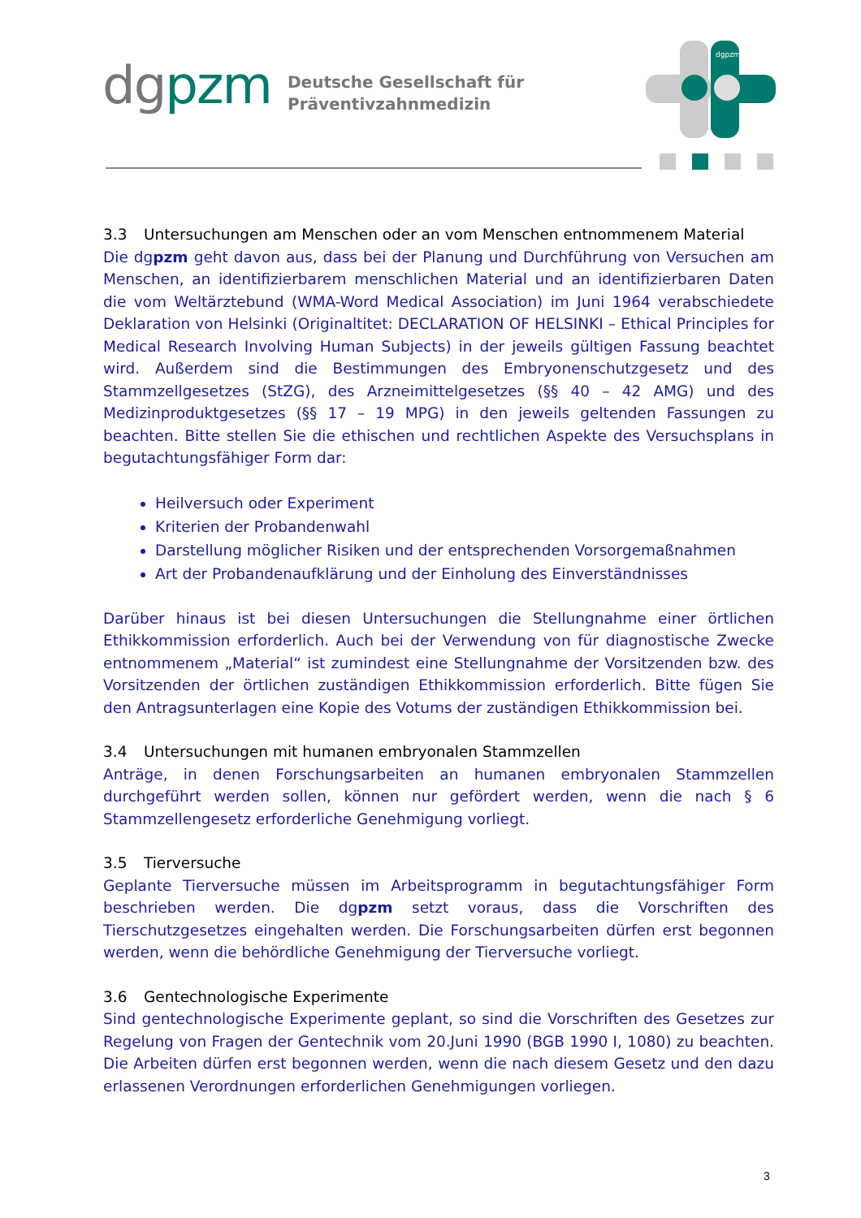dgpzm
Deutsche Gesellschaft für
Präventivzahnmedizin
dgpzm
3.3 Untersuchungen am Menschen oder an vom Menschen entnommenem Material
Die dgpzm geht davon aus, dass bei der Planung und Durchführung von Versuchen am Menschen, an identifizierbarem menschlichen Material und an identifizierbaren Daten die vom Weltärztebund (WMA-Word Medical Association) im Juni 1964 verabschiedete Deklaration von Helsinki (Originaltitet: DECLARATION OF HELSINKI – Ethical Principles for Medical Research Involving Human Subjects) in der jeweils gültigen Fassung beachtet wird. Außerdem sind die Bestimmungen des Embryonenschutzgesetz und des Stammzellgesetzes (StZG), des Arzneimittelgesetzes (§§ 40 – 42 AMG) und des Medizinproduktgesetzes (§§ 17 – 19 MPG) in den jeweils geltenden Fassungen zu beachten. Bitte stellen Sie die ethischen und rechtlichen Aspekte des Versuchsplans in begutachtungsfähiger Form dar:
Heilversuch oder Experiment
Kriterien der Probandenwahl
Darstellung möglicher Risiken und der entsprechenden Vorsorgemaßnahmen
Art der Probandenaufklärung und der Einholung des Einverständnisses
Darüber hinaus ist bei diesen Untersuchungen die Stellungnahme einer örtlichen Ethikkommission erforderlich. Auch bei der Verwendung von für diagnostische Zwecke entnommenem „Material“ ist zumindest eine Stellungnahme der Vorsitzenden bzw. des Vorsitzenden der örtlichen zuständigen Ethikkommission erforderlich. Bitte fügen Sie den Antragsunterlagen eine Kopie des Votums der zuständigen Ethikkommission bei.
3.4 Untersuchungen mit humanen embryonalen Stammzellen
Anträge, in denen Forschungsarbeiten an humanen embryonalen Stammzellen durchgeführt werden sollen, können nur gefördert werden, wenn die nach § 6 Stammzellengesetz erforderliche Genehmigung vorliegt.
3.5 Tierversuche
Geplante Tierversuche müssen im Arbeitsprogramm in begutachtungsfähiger Form beschrieben werden. Die dgpzm setzt voraus, dass die Vorschriften des Tierschutzgesetzes eingehalten werden. Die Forschungsarbeiten dürfen erst begonnen werden, wenn die behördliche Genehmigung der Tierversuche vorliegt.
3.6 Gentechnologische Experimente
Sind gentechnologische Experimente geplant, so sind die Vorschriften des Gesetzes zur Regelung von Fragen der Gentechnik vom 20.Juni 1990 (BGB 1990 I, 1080) zu beachten. Die Arbeiten dürfen erst begonnen werden, wenn die nach diesem Gesetz und den dazu erlassenen Verordnungen erforderlichen Genehmigungen vorliegen.
3